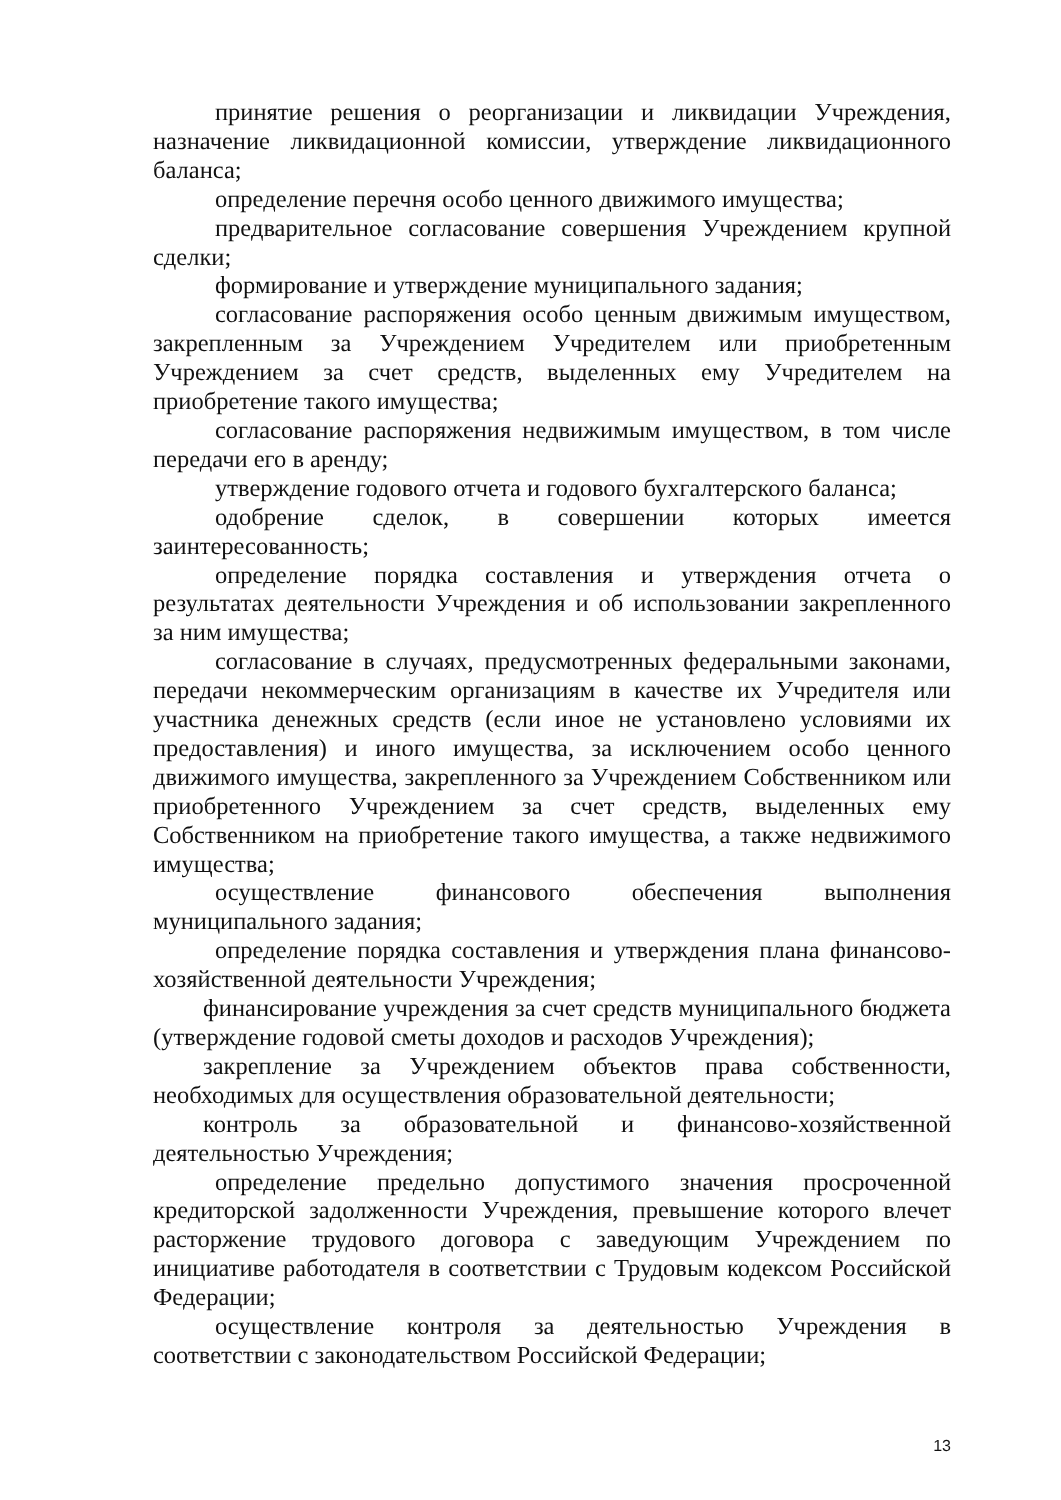принятие решения о реорганизации и ликвидации Учреждения, назначение ликвидационной комиссии, утверждение ликвидационного баланса;
определение перечня особо ценного движимого имущества;
предварительное согласование совершения Учреждением крупной сделки;
формирование и утверждение муниципального задания;
согласование распоряжения особо ценным движимым имуществом, закрепленным за Учреждением Учредителем или приобретенным Учреждением за счет средств, выделенных ему Учредителем на приобретение такого имущества;
согласование распоряжения недвижимым имуществом, в том числе передачи его в аренду;
утверждение годового отчета и годового бухгалтерского баланса;
одобрение сделок, в совершении которых имеется заинтересованность;
определение порядка составления и утверждения отчета о результатах деятельности Учреждения и об использовании закрепленного за ним имущества;
согласование в случаях, предусмотренных федеральными законами, передачи некоммерческим организациям в качестве их Учредителя или участника денежных средств (если иное не установлено условиями их предоставления) и иного имущества, за исключением особо ценного движимого имущества, закрепленного за Учреждением Собственником или приобретенного Учреждением за счет средств, выделенных ему Собственником на приобретение такого имущества, а также недвижимого имущества;
осуществление финансового обеспечения выполнения муниципального задания;
определение порядка составления и утверждения плана финансово-хозяйственной деятельности Учреждения;
финансирование учреждения за счет средств муниципального бюджета (утверждение годовой сметы доходов и расходов Учреждения);
закрепление за Учреждением объектов права собственности, необходимых для осуществления образовательной деятельности;
контроль за образовательной и финансово-хозяйственной деятельностью Учреждения;
определение предельно допустимого значения просроченной кредиторской задолженности Учреждения, превышение которого влечет расторжение трудового договора с заведующим Учреждением по инициативе работодателя в соответствии с Трудовым кодексом Российской Федерации;
осуществление контроля за деятельностью Учреждения в соответствии с законодательством Российской Федерации;
13